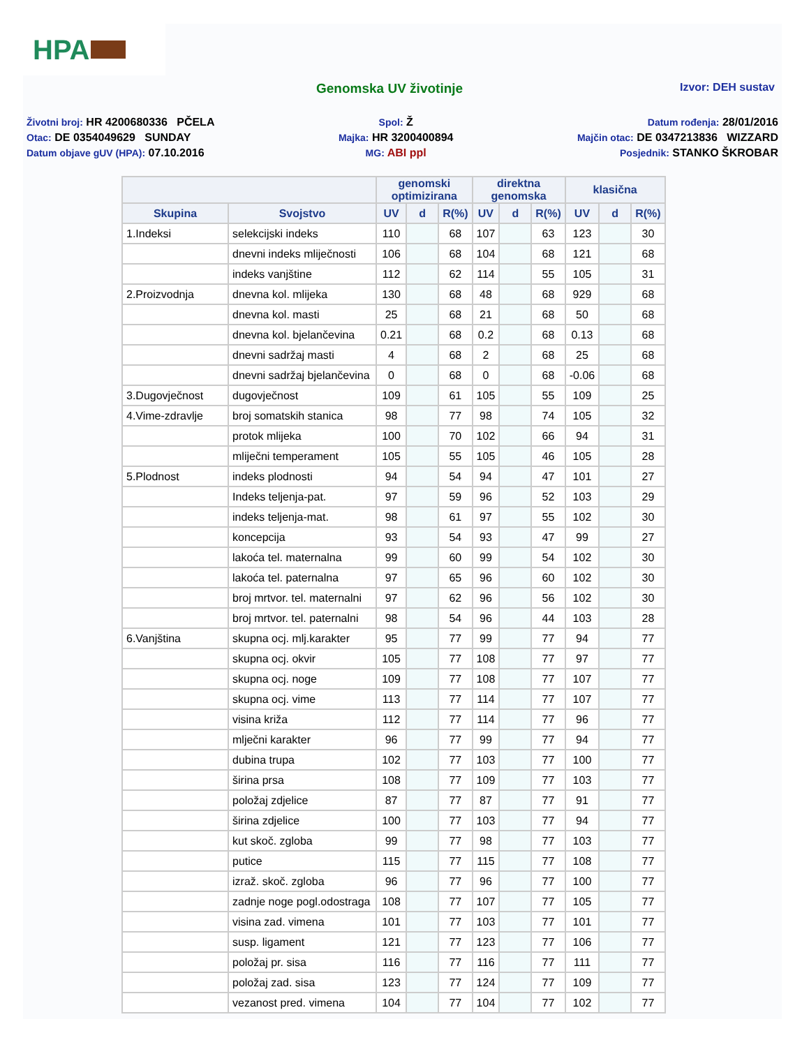HPA
Genomska UV životinje
Izvor: DEH sustav
Životni broj: HR 4200680336 PČELA
Otac: DE 0354049629 SUNDAY
Datum objave gUV (HPA): 07.10.2016
Spol: Ž
Majka: HR 3200400894
MG: ABI ppl
Datum rođenja: 28/01/2016
Majčin otac: DE 0347213836 WIZZARD
Posjednik: STANKO ŠKROBAR
| | | genomski optimizirana | | | direktna genomska | | | klasična | | |
| --- | --- | --- | --- | --- | --- | --- | --- | --- | --- | --- |
| Skupina | Svojstvo | UV | d | R(%) | UV | d | R(%) | UV | d | R(%) |
| 1.Indeksi | selekcijski indeks | 110 | | 68 | 107 | | 63 | 123 | | 30 |
| | dnevni indeks mliječnosti | 106 | | 68 | 104 | | 68 | 121 | | 68 |
| | indeks vanjštine | 112 | | 62 | 114 | | 55 | 105 | | 31 |
| 2.Proizvodnja | dnevna kol. mlijeka | 130 | | 68 | 48 | | 68 | 929 | | 68 |
| | dnevna kol. masti | 25 | | 68 | 21 | | 68 | 50 | | 68 |
| | dnevna kol. bjelančevina | 0.21 | | 68 | 0.2 | | 68 | 0.13 | | 68 |
| | dnevni sadržaj masti | 4 | | 68 | 2 | | 68 | 25 | | 68 |
| | dnevni sadržaj bjelančevina | 0 | | 68 | 0 | | 68 | -0.06 | | 68 |
| 3.Dugovječnost | dugovječnost | 109 | | 61 | 105 | | 55 | 109 | | 25 |
| 4.Vime-zdravlje | broj somatskih stanica | 98 | | 77 | 98 | | 74 | 105 | | 32 |
| | protok mlijeka | 100 | | 70 | 102 | | 66 | 94 | | 31 |
| | mliječni temperament | 105 | | 55 | 105 | | 46 | 105 | | 28 |
| 5.Plodnost | indeks plodnosti | 94 | | 54 | 94 | | 47 | 101 | | 27 |
| | Indeks teljenja-pat. | 97 | | 59 | 96 | | 52 | 103 | | 29 |
| | indeks teljenja-mat. | 98 | | 61 | 97 | | 55 | 102 | | 30 |
| | koncepcija | 93 | | 54 | 93 | | 47 | 99 | | 27 |
| | lakoća tel. maternalna | 99 | | 60 | 99 | | 54 | 102 | | 30 |
| | lakoća tel. paternalna | 97 | | 65 | 96 | | 60 | 102 | | 30 |
| | broj mrtvor. tel. maternalni | 97 | | 62 | 96 | | 56 | 102 | | 30 |
| | broj mrtvor. tel. paternalni | 98 | | 54 | 96 | | 44 | 103 | | 28 |
| 6.Vanjština | skupna ocj. mlj.karakter | 95 | | 77 | 99 | | 77 | 94 | | 77 |
| | skupna ocj. okvir | 105 | | 77 | 108 | | 77 | 97 | | 77 |
| | skupna ocj. noge | 109 | | 77 | 108 | | 77 | 107 | | 77 |
| | skupna ocj. vime | 113 | | 77 | 114 | | 77 | 107 | | 77 |
| | visina križa | 112 | | 77 | 114 | | 77 | 96 | | 77 |
| | mlječni karakter | 96 | | 77 | 99 | | 77 | 94 | | 77 |
| | dubina trupa | 102 | | 77 | 103 | | 77 | 100 | | 77 |
| | širina prsa | 108 | | 77 | 109 | | 77 | 103 | | 77 |
| | položaj zdjelice | 87 | | 77 | 87 | | 77 | 91 | | 77 |
| | širina zdjelice | 100 | | 77 | 103 | | 77 | 94 | | 77 |
| | kut skoč. zgloba | 99 | | 77 | 98 | | 77 | 103 | | 77 |
| | putice | 115 | | 77 | 115 | | 77 | 108 | | 77 |
| | izraž. skoč. zgloba | 96 | | 77 | 96 | | 77 | 100 | | 77 |
| | zadnje noge pogl.odostraga | 108 | | 77 | 107 | | 77 | 105 | | 77 |
| | visina zad. vimena | 101 | | 77 | 103 | | 77 | 101 | | 77 |
| | susp. ligament | 121 | | 77 | 123 | | 77 | 106 | | 77 |
| | položaj pr. sisa | 116 | | 77 | 116 | | 77 | 111 | | 77 |
| | položaj zad. sisa | 123 | | 77 | 124 | | 77 | 109 | | 77 |
| | vezanost pred. vimena | 104 | | 77 | 104 | | 77 | 102 | | 77 |